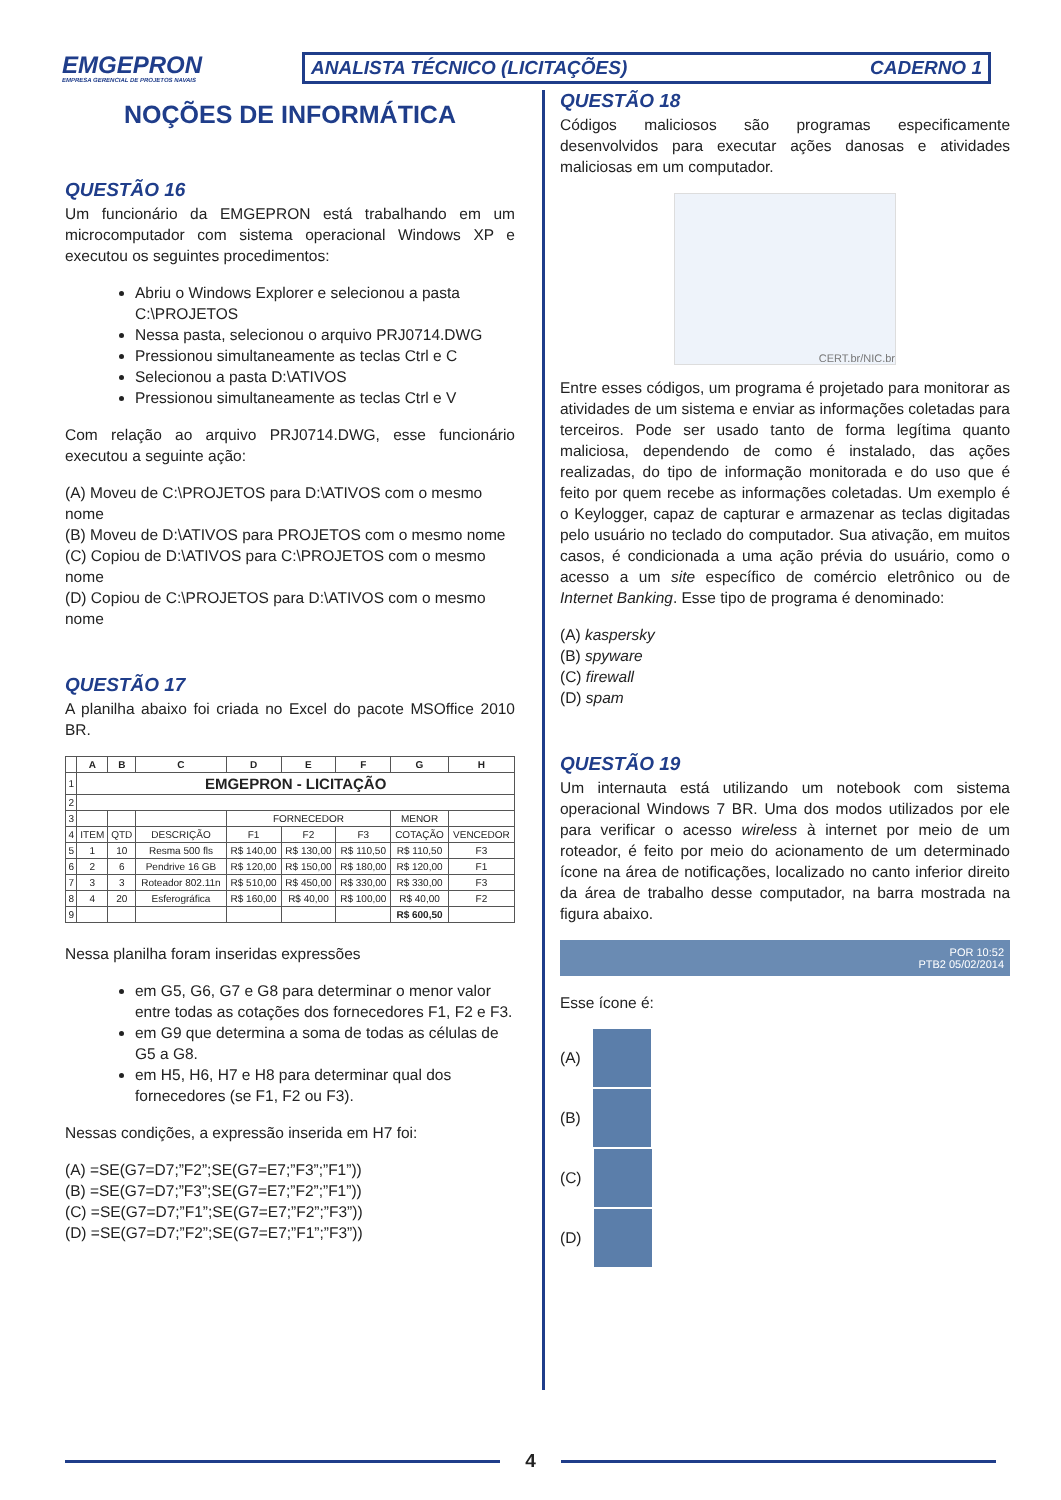EMGEPRON
EMPRESA GERENCIAL DE PROJETOS NAVAIS
ANALISTA TÉCNICO (LICITAÇÕES) CADERNO 1
NOÇÕES DE INFORMÁTICA
QUESTÃO 16
Um funcionário da EMGEPRON está trabalhando em um microcomputador com sistema operacional Windows XP e executou os seguintes procedimentos:
Abriu o Windows Explorer e selecionou a pasta C:\PROJETOS
Nessa pasta, selecionou o arquivo PRJ0714.DWG
Pressionou simultaneamente as teclas Ctrl e C
Selecionou a pasta D:\ATIVOS
Pressionou simultaneamente as teclas Ctrl e V
Com relação ao arquivo PRJ0714.DWG, esse funcionário executou a seguinte ação:
(A) Moveu de C:\PROJETOS para D:\ATIVOS com o mesmo nome
(B) Moveu de D:\ATIVOS para PROJETOS com o mesmo nome
(C) Copiou de D:\ATIVOS para C:\PROJETOS com o mesmo nome
(D) Copiou de C:\PROJETOS para D:\ATIVOS com o mesmo nome
QUESTÃO 17
A planilha abaixo foi criada no Excel do pacote MSOffice 2010 BR.
| | A | B | C | D | E | F | G | H |
| --- | --- | --- | --- | --- | --- | --- | --- | --- |
| 1 | EMGEPRON - LICITAÇÃO | | | | | | | |
| 2 | | | | | | | | |
| 3 | | | | FORNECEDOR | | | MENOR | |
| 4 | ITEM | QTD | DESCRIÇÃO | F1 | F2 | F3 | COTAÇÃO | VENCEDOR |
| 5 | 1 | 10 | Resma 500 fls | R$ 140,00 | R$ 130,00 | R$ 110,50 | R$ 110,50 | F3 |
| 6 | 2 | 6 | Pendrive 16 GB | R$ 120,00 | R$ 150,00 | R$ 180,00 | R$ 120,00 | F1 |
| 7 | 3 | 3 | Roteador 802.11n | R$ 510,00 | R$ 450,00 | R$ 330,00 | R$ 330,00 | F3 |
| 8 | 4 | 20 | Esferográfica | R$ 160,00 | R$ 40,00 | R$ 100,00 | R$ 40,00 | F2 |
| 9 | | | | | | | R$ 600,50 | |
Nessa planilha foram inseridas expressões
em G5, G6, G7 e G8 para determinar o menor valor entre todas as cotações dos fornecedores F1, F2 e F3.
em G9 que determina a soma de todas as células de G5 a G8.
em H5, H6, H7 e H8 para determinar qual dos fornecedores (se F1, F2 ou F3).
Nessas condições, a expressão inserida em H7 foi:
(A) =SE(G7=D7;”F2”;SE(G7=E7;”F3”;”F1”))
(B) =SE(G7=D7;”F3”;SE(G7=E7;”F2”;”F1”))
(C) =SE(G7=D7;”F1”;SE(G7=E7;”F2”;”F3”))
(D) =SE(G7=D7;”F2”;SE(G7=E7;”F1”;”F3”))
QUESTÃO 18
Códigos maliciosos são programas especificamente desenvolvidos para executar ações danosas e atividades maliciosas em um computador.
CERT.br/NIC.br
Entre esses códigos, um programa é projetado para monitorar as atividades de um sistema e enviar as informações coletadas para terceiros. Pode ser usado tanto de forma legítima quanto maliciosa, dependendo de como é instalado, das ações realizadas, do tipo de informação monitorada e do uso que é feito por quem recebe as informações coletadas. Um exemplo é o Keylogger, capaz de capturar e armazenar as teclas digitadas pelo usuário no teclado do computador. Sua ativação, em muitos casos, é condicionada a uma ação prévia do usuário, como o acesso a um site específico de comércio eletrônico ou de Internet Banking. Esse tipo de programa é denominado:
(A) kaspersky
(B) spyware
(C) firewall
(D) spam
QUESTÃO 19
Um internauta está utilizando um notebook com sistema operacional Windows 7 BR. Uma dos modos utilizados por ele para verificar o acesso wireless à internet por meio de um roteador, é feito por meio do acionamento de um determinado ícone na área de notificações, localizado no canto inferior direito da área de trabalho desse computador, na barra mostrada na figura abaixo.
POR 10:52
PTB2 05/02/2014
Esse ícone é:
(A)
(B)
(C)
(D)
4